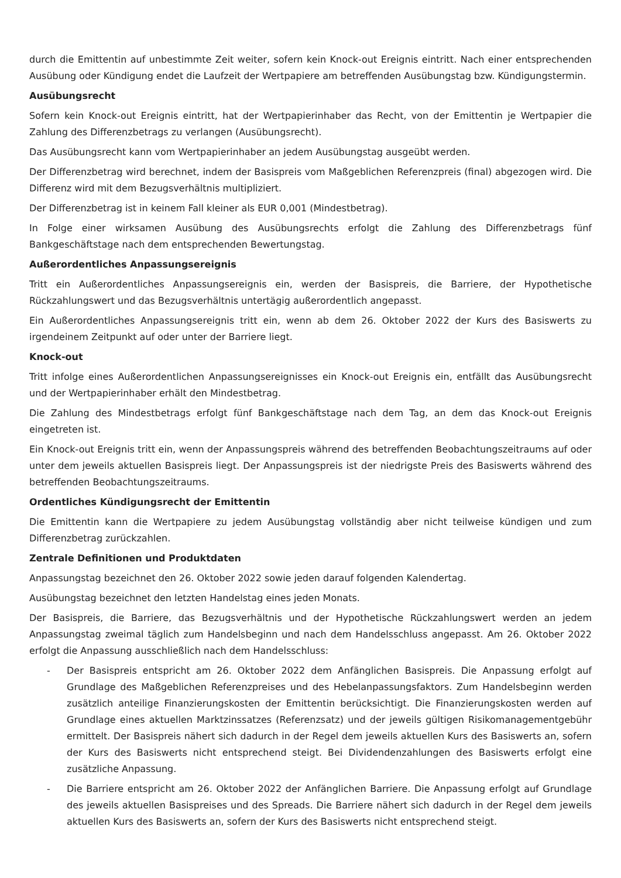durch die Emittentin auf unbestimmte Zeit weiter, sofern kein Knock-out Ereignis eintritt. Nach einer entsprechenden Ausübung oder Kündigung endet die Laufzeit der Wertpapiere am betreffenden Ausübungstag bzw. Kündigungstermin.
Ausübungsrecht
Sofern kein Knock-out Ereignis eintritt, hat der Wertpapierinhaber das Recht, von der Emittentin je Wertpapier die Zahlung des Differenzbetrags zu verlangen (Ausübungsrecht).
Das Ausübungsrecht kann vom Wertpapierinhaber an jedem Ausübungstag ausgeübt werden.
Der Differenzbetrag wird berechnet, indem der Basispreis vom Maßgeblichen Referenzpreis (final) abgezogen wird. Die Differenz wird mit dem Bezugsverhältnis multipliziert.
Der Differenzbetrag ist in keinem Fall kleiner als EUR 0,001 (Mindestbetrag).
In Folge einer wirksamen Ausübung des Ausübungsrechts erfolgt die Zahlung des Differenzbetrags fünf Bankgeschäftstage nach dem entsprechenden Bewertungstag.
Außerordentliches Anpassungsereignis
Tritt ein Außerordentliches Anpassungsereignis ein, werden der Basispreis, die Barriere, der Hypothetische Rückzahlungswert und das Bezugsverhältnis untertägig außerordentlich angepasst.
Ein Außerordentliches Anpassungsereignis tritt ein, wenn ab dem 26. Oktober 2022 der Kurs des Basiswerts zu irgendeinem Zeitpunkt auf oder unter der Barriere liegt.
Knock-out
Tritt infolge eines Außerordentlichen Anpassungsereignisses ein Knock-out Ereignis ein, entfällt das Ausübungsrecht und der Wertpapierinhaber erhält den Mindestbetrag.
Die Zahlung des Mindestbetrags erfolgt fünf Bankgeschäftstage nach dem Tag, an dem das Knock-out Ereignis eingetreten ist.
Ein Knock-out Ereignis tritt ein, wenn der Anpassungspreis während des betreffenden Beobachtungszeitraums auf oder unter dem jeweils aktuellen Basispreis liegt. Der Anpassungspreis ist der niedrigste Preis des Basiswerts während des betreffenden Beobachtungszeitraums.
Ordentliches Kündigungsrecht der Emittentin
Die Emittentin kann die Wertpapiere zu jedem Ausübungstag vollständig aber nicht teilweise kündigen und zum Differenzbetrag zurückzahlen.
Zentrale Definitionen und Produktdaten
Anpassungstag bezeichnet den 26. Oktober 2022 sowie jeden darauf folgenden Kalendertag.
Ausübungstag bezeichnet den letzten Handelstag eines jeden Monats.
Der Basispreis, die Barriere, das Bezugsverhältnis und der Hypothetische Rückzahlungswert werden an jedem Anpassungstag zweimal täglich zum Handelsbeginn und nach dem Handelsschluss angepasst. Am 26. Oktober 2022 erfolgt die Anpassung ausschließlich nach dem Handelsschluss:
- Der Basispreis entspricht am 26. Oktober 2022 dem Anfänglichen Basispreis. Die Anpassung erfolgt auf Grundlage des Maßgeblichen Referenzpreises und des Hebelanpassungsfaktors. Zum Handelsbeginn werden zusätzlich anteilige Finanzierungskosten der Emittentin berücksichtigt. Die Finanzierungskosten werden auf Grundlage eines aktuellen Marktzinssatzes (Referenzsatz) und der jeweils gültigen Risikomanagementgebühr ermittelt. Der Basispreis nähert sich dadurch in der Regel dem jeweils aktuellen Kurs des Basiswerts an, sofern der Kurs des Basiswerts nicht entsprechend steigt. Bei Dividendenzahlungen des Basiswerts erfolgt eine zusätzliche Anpassung.
- Die Barriere entspricht am 26. Oktober 2022 der Anfänglichen Barriere. Die Anpassung erfolgt auf Grundlage des jeweils aktuellen Basispreises und des Spreads. Die Barriere nähert sich dadurch in der Regel dem jeweils aktuellen Kurs des Basiswerts an, sofern der Kurs des Basiswerts nicht entsprechend steigt.